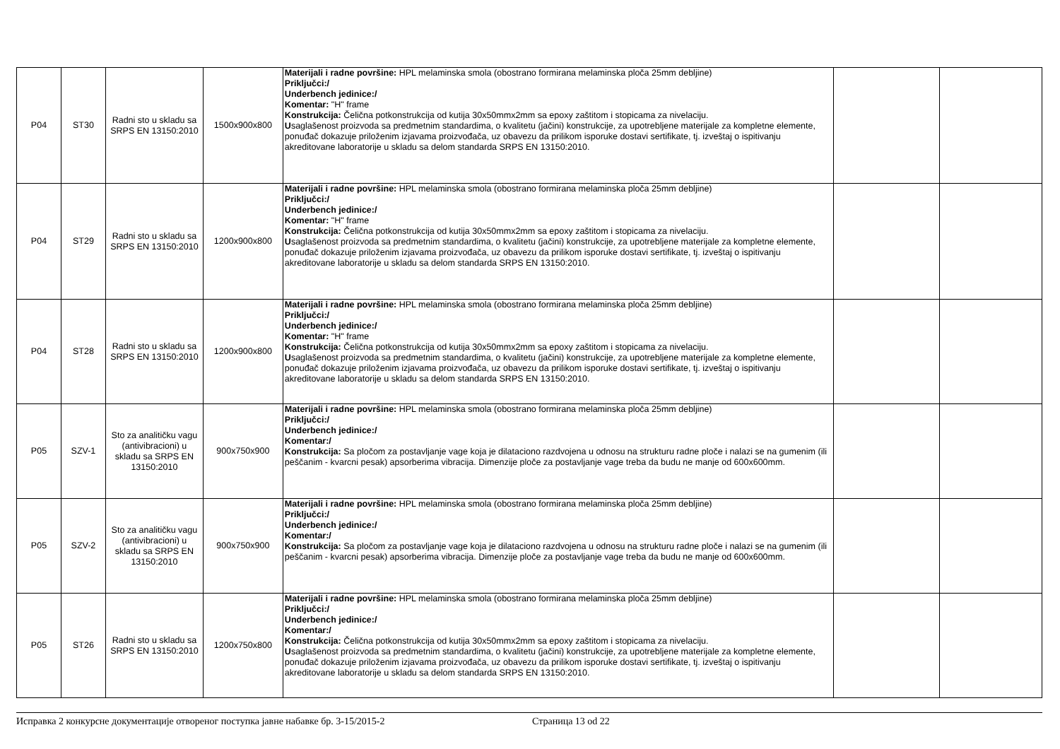| P04 | ST30 | Radni sto u skladu sa SRPS EN 13150:2010 | 1500x900x800 | Materijali i radne površine: HPL melaminska smola (obostrano formirana melaminska ploča 25mm debljine) Priključci:/ Underbench jedinice:/ Komentar: "H" frame Konstrukcija: Čelična potkonstrukcija od kutija 30x50mmx2mm sa epoxy zaštitom i stopicama za nivelaciju. U saglašenost proizvoda sa predmetnim standardima, o kvalitetu (jačini) konstrukcije, za upotrebljene materijale za kompletne elemente, ponuđač dokazuje priloženim izjavama proizvođača, uz obavezu da prilikom isporuke dostavi sertifikate, tj. izveštaj o ispitivanju akreditovane laboratorije u skladu sa delom standarda SRPS EN 13150:2010. | | |
| P04 | ST29 | Radni sto u skladu sa SRPS EN 13150:2010 | 1200x900x800 | Materijali i radne površine: HPL melaminska smola (obostrano formirana melaminska ploča 25mm debljine) Priključci:/ Underbench jedinice:/ Komentar: "H" frame Konstrukcija: Čelična potkonstrukcija od kutija 30x50mmx2mm sa epoxy zaštitom i stopicama za nivelaciju. U saglašenost proizvoda sa predmetnim standardima, o kvalitetu (jačini) konstrukcije, za upotrebljene materijale za kompletne elemente, ponuđač dokazuje priloženim izjavama proizvođača, uz obavezu da prilikom isporuke dostavi sertifikate, tj. izveštaj o ispitivanju akreditovane laboratorije u skladu sa delom standarda SRPS EN 13150:2010. | | |
| P04 | ST28 | Radni sto u skladu sa SRPS EN 13150:2010 | 1200x900x800 | Materijali i radne površine: HPL melaminska smola (obostrano formirana melaminska ploča 25mm debljine) Priključci:/ Underbench jedinice:/ Komentar: "H" frame Konstrukcija: Čelična potkonstrukcija od kutija 30x50mmx2mm sa epoxy zaštitom i stopicama za nivelaciju. U saglašenost proizvoda sa predmetnim standardima, o kvalitetu (jačini) konstrukcije, za upotrebljene materijale za kompletne elemente, ponuđač dokazuje priloženim izjavama proizvođača, uz obavezu da prilikom isporuke dostavi sertifikate, tj. izveštaj o ispitivanju akreditovane laboratorije u skladu sa delom standarda SRPS EN 13150:2010. | | |
| P05 | SZV-1 | Sto za analitičku vagu (antivibracioni) u skladu sa SRPS EN 13150:2010 | 900x750x900 | Materijali i radne površine: HPL melaminska smola (obostrano formirana melaminska ploča 25mm debljine) Priključci:/ Underbench jedinice:/ Komentar:/ Konstrukcija: Sa pločom za postavljanje vage koja je dilataciono razdvojena u odnosu na strukturu radne ploče i nalazi se na gumenim (ili peščanim - kvarcni pesak) apsorberima vibracija. Dimenzije ploče za postavljanje vage treba da budu ne manje od 600x600mm. | | |
| P05 | SZV-2 | Sto za analitičku vagu (antivibracioni) u skladu sa SRPS EN 13150:2010 | 900x750x900 | Materijali i radne površine: HPL melaminska smola (obostrano formirana melaminska ploča 25mm debljine) Priključci:/ Underbench jedinice:/ Komentar:/ Konstrukcija: Sa pločom za postavljanje vage koja je dilataciono razdvojena u odnosu na strukturu radne ploče i nalazi se na gumenim (ili peščanim - kvarcni pesak) apsorberima vibracija. Dimenzije ploče za postavljanje vage treba da budu ne manje od 600x600mm. | | |
| P05 | ST26 | Radni sto u skladu sa SRPS EN 13150:2010 | 1200x750x800 | Materijali i radne površine: HPL melaminska smola (obostrano formirana melaminska ploča 25mm debljine) Priključci:/ Underbench jedinice:/ Komentar:/ Konstrukcija: Čelična potkonstrukcija od kutija 30x50mmx2mm sa epoxy zaštitom i stopicama za nivelaciju. U saglašenost proizvoda sa predmetnim standardima, o kvalitetu (jačini) konstrukcije, za upotrebljene materijale za kompletne elemente, ponuđač dokazuje priloženim izjavama proizvođača, uz obavezu da prilikom isporuke dostavi sertifikate, tj. izveštaj o ispitivanju akreditovane laboratorije u skladu sa delom standarda SRPS EN 13150:2010. | | |
Исправка 2 конкурсне документације отвореног поступка јавне набавке бр. 3-15/2015-2 Страница 13 od 22